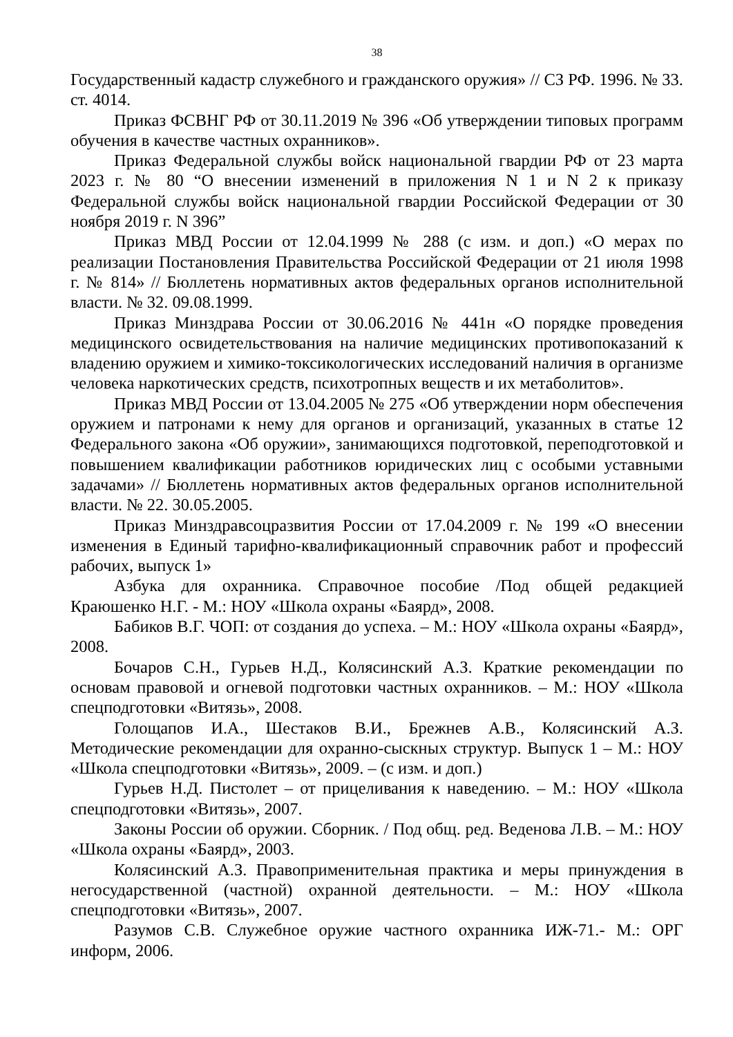38
Государственный кадастр служебного и гражданского оружия» // СЗ РФ. 1996. № 33. ст. 4014.
Приказ ФСВНГ РФ от 30.11.2019 № 396 «Об утверждении типовых программ обучения в качестве частных охранников».
Приказ Федеральной службы войск национальной гвардии РФ от 23 марта 2023 г. № 80 “О внесении изменений в приложения N 1 и N 2 к приказу Федеральной службы войск национальной гвардии Российской Федерации от 30 ноября 2019 г. N 396”
Приказ МВД России от 12.04.1999 № 288 (с изм. и доп.) «О мерах по реализации Постановления Правительства Российской Федерации от 21 июля 1998 г. № 814» // Бюллетень нормативных актов федеральных органов исполнительной власти. № 32. 09.08.1999.
Приказ Минздрава России от 30.06.2016 № 441н «О порядке проведения медицинского освидетельствования на наличие медицинских противопоказаний к владению оружием и химико-токсикологических исследований наличия в организме человека наркотических средств, психотропных веществ и их метаболитов».
Приказ МВД России от 13.04.2005 № 275 «Об утверждении норм обеспечения оружием и патронами к нему для органов и организаций, указанных в статье 12 Федерального закона «Об оружии», занимающихся подготовкой, переподготовкой и повышением квалификации работников юридических лиц с особыми уставными задачами» // Бюллетень нормативных актов федеральных органов исполнительной власти. № 22. 30.05.2005.
Приказ Минздравсоцразвития России от 17.04.2009 г. № 199 «О внесении изменения в Единый тарифно-квалификационный справочник работ и профессий рабочих, выпуск 1»
Азбука для охранника. Справочное пособие /Под общей редакцией Краюшенко Н.Г. - М.: НОУ «Школа охраны «Баярд», 2008.
Бабиков В.Г. ЧОП: от создания до успеха. – М.: НОУ «Школа охраны «Баярд», 2008.
Бочаров С.Н., Гурьев Н.Д., Колясинский А.З. Краткие рекомендации по основам правовой и огневой подготовки частных охранников. – М.: НОУ «Школа спецподготовки «Витязь», 2008.
Голощапов И.А., Шестаков В.И., Брежнев А.В., Колясинский А.З. Методические рекомендации для охранно-сыскных структур. Выпуск 1 – М.: НОУ «Школа спецподготовки «Витязь», 2009. – (с изм. и доп.)
Гурьев Н.Д. Пистолет – от прицеливания к наведению. – М.: НОУ «Школа спецподготовки «Витязь», 2007.
Законы России об оружии. Сборник. / Под общ. ред. Веденова Л.В. – М.: НОУ «Школа охраны «Баярд», 2003.
Колясинский А.З. Правоприменительная практика и меры принуждения в негосударственной (частной) охранной деятельности. – М.: НОУ «Школа спецподготовки «Витязь», 2007.
Разумов С.В. Служебное оружие частного охранника ИЖ-71.- М.: ОРГ информ, 2006.